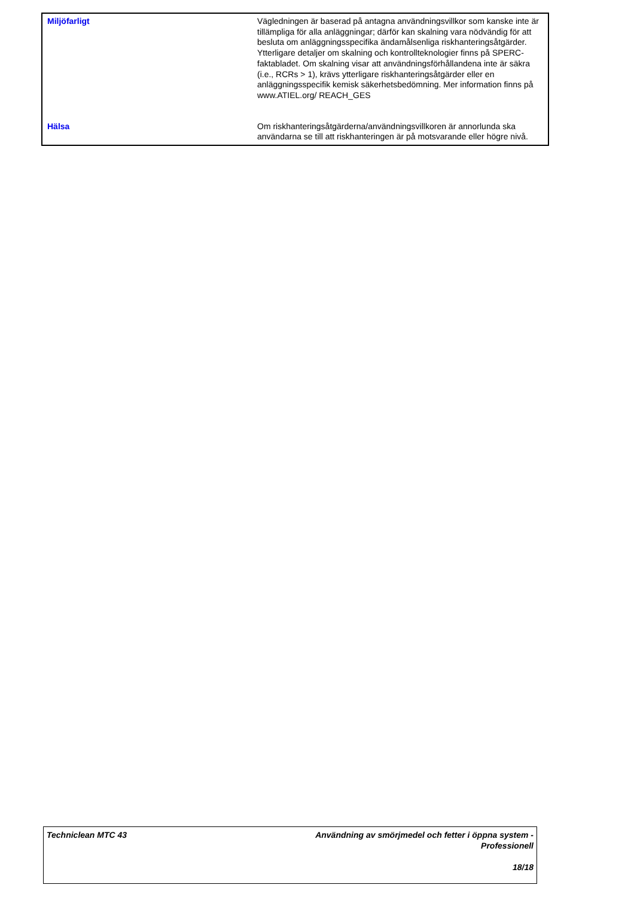| Miljöfarligt | Vägledningen är baserad på antagna användningsvillkor som kanske inte är tillämpliga för alla anläggningar; därför kan skalning vara nödvändig för att besluta om anläggningsspecifika ändamålsenliga riskhanteringsåtgärder. Ytterligare detaljer om skalning och kontrollteknologier finns på SPERC-faktabladet. Om skalning visar att användningsförhållandena inte är säkra (i.e., RCRs > 1), krävs ytterligare riskhanteringsåtgärder eller en anläggningsspecifik kemisk säkerhetsbedömning. Mer information finns på www.ATIEL.org/ REACH_GES |
| Hälsa | Om riskhanteringsåtgärderna/användningsvillkoren är annorlunda ska användarna se till att riskhanteringen är på motsvarande eller högre nivå. |
Techniclean MTC 43 Användning av smörjmedel och fetter i öppna system -
Professionell
18/18